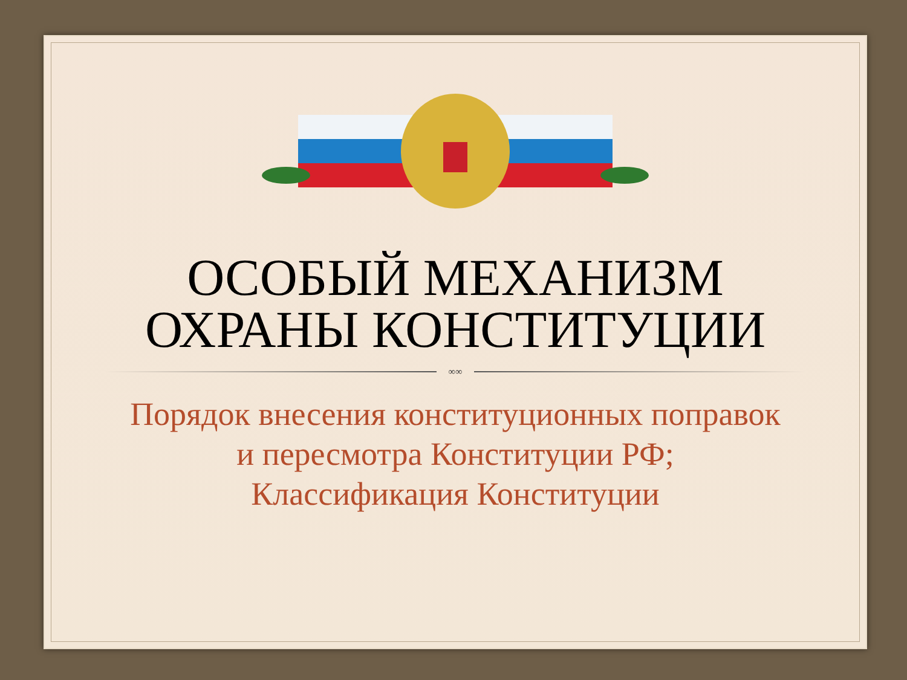ОСОБЫЙ МЕХАНИЗМ
ОХРАНЫ КОНСТИТУЦИИ
∞∞
Порядок внесения конституционных поправок
и пересмотра Конституции РФ;
Классификация Конституции